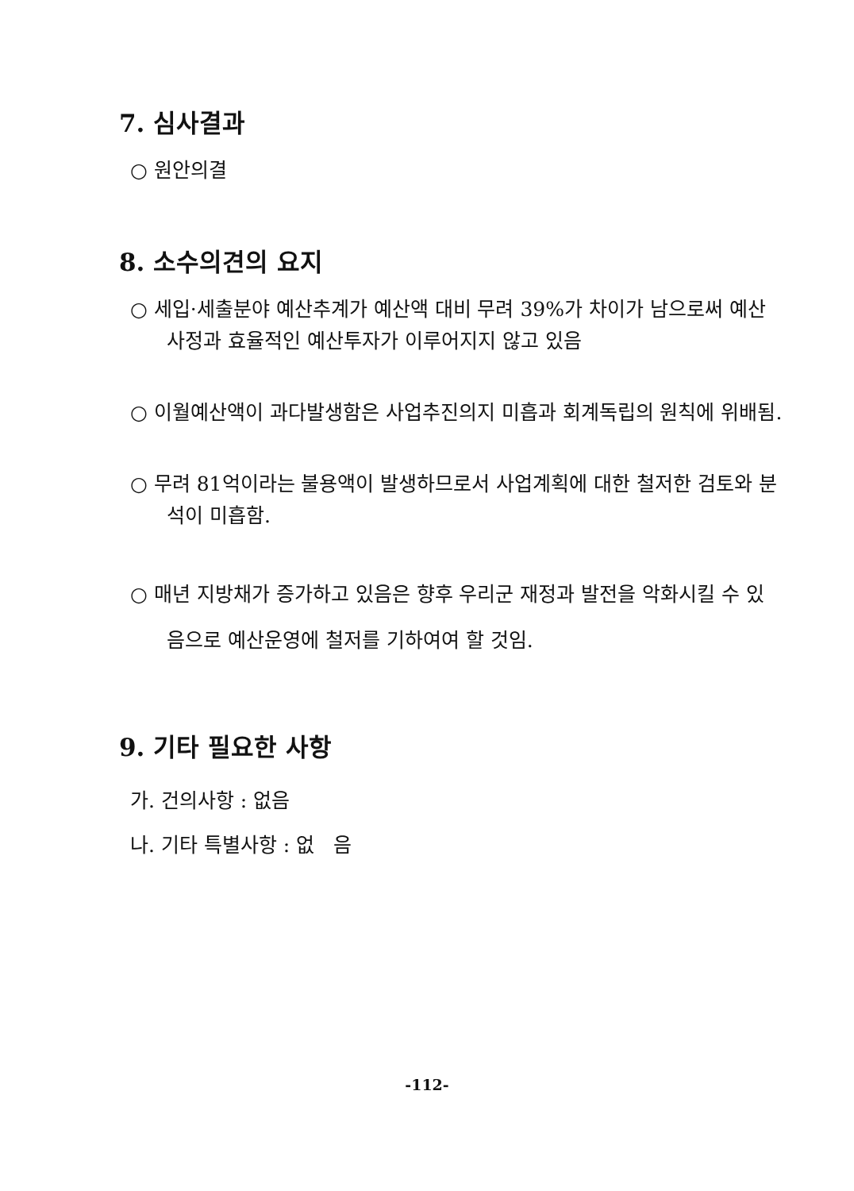7. 심사결과
○ 원안의결
8. 소수의견의 요지
○ 세입·세출분야 예산추계가 예산액 대비 무려 39%가 차이가 남으로써 예산사정과 효율적인 예산투자가 이루어지지 않고 있음
○ 이월예산액이 과다발생함은 사업추진의지 미흡과 회계독립의 원칙에 위배됨.
○ 무려 81억이라는 불용액이 발생하므로서 사업계획에 대한 철저한 검토와 분석이 미흡함.
○ 매년 지방채가 증가하고 있음은 향후 우리군 재정과 발전을 악화시킬 수 있음으로 예산운영에 철저를 기하여여 할 것임.
9. 기타 필요한 사항
가. 건의사항 : 없음
나. 기타 특별사항 : 없 음
-112-